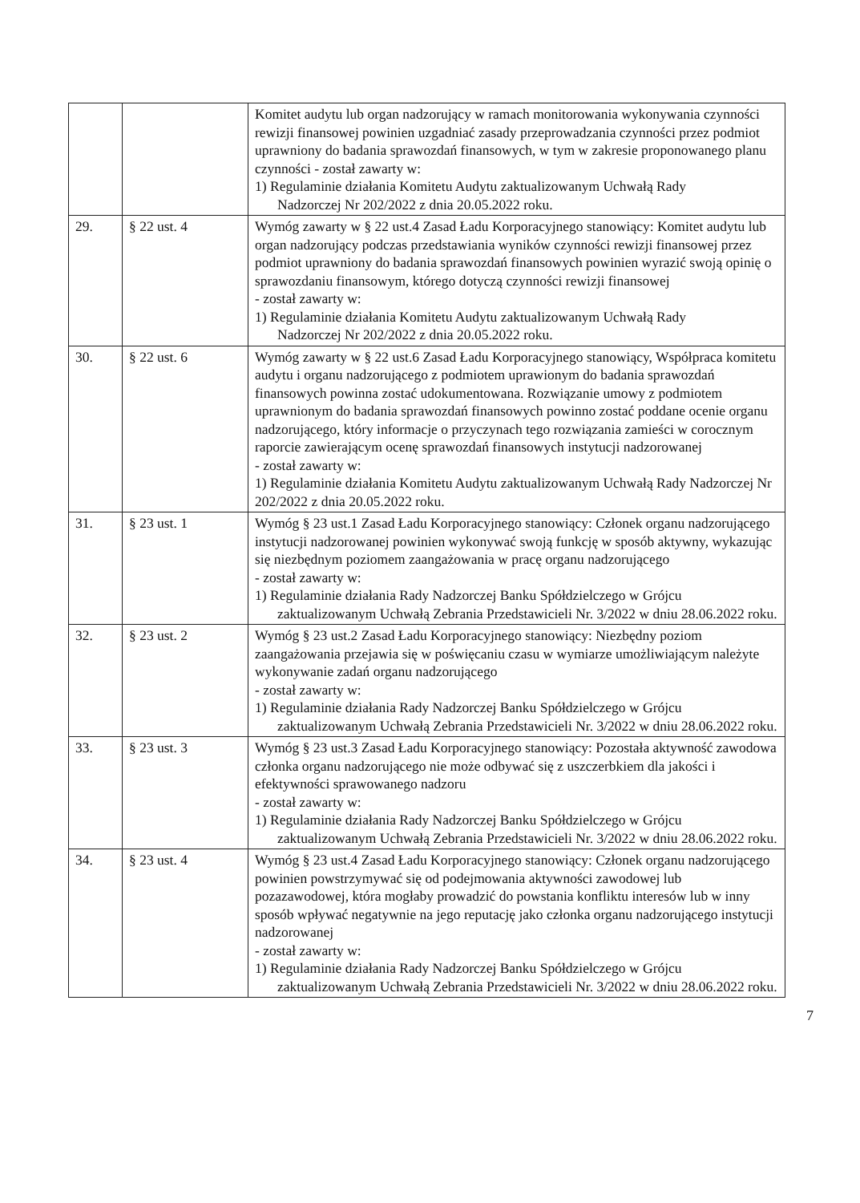| | | Komitet audytu lub organ nadzorujący w ramach monitorowania wykonywania czynności rewizji finansowej powinien uzgadniać zasady przeprowadzania czynności przez podmiot uprawniony do badania sprawozdań finansowych, w tym w zakresie proponowanego planu czynności - został zawarty w: 1) Regulaminie działania Komitetu Audytu zaktualizowanym Uchwałą Rady Nadzorczej Nr 202/2022 z dnia 20.05.2022 roku. |
| 29. | § 22 ust. 4 | Wymóg zawarty w § 22 ust.4 Zasad Ładu Korporacyjnego stanowiący: Komitet audytu lub organ nadzorujący podczas przedstawiania wyników czynności rewizji finansowej przez podmiot uprawniony do badania sprawozdań finansowych powinien wyrazić swoją opinię o sprawozdaniu finansowym, którego dotyczą czynności rewizji finansowej - został zawarty w: 1) Regulaminie działania Komitetu Audytu zaktualizowanym Uchwałą Rady Nadzorczej Nr 202/2022 z dnia 20.05.2022 roku. |
| 30. | § 22 ust. 6 | Wymóg zawarty w § 22 ust.6 Zasad Ładu Korporacyjnego stanowiący, Współpraca komitetu audytu i organu nadzorującego z podmiotem uprawionym do badania sprawozdań finansowych powinna zostać udokumentowana. Rozwiązanie umowy z podmiotem uprawnionym do badania sprawozdań finansowych powinno zostać poddane ocenie organu nadzorującego, który informacje o przyczynach tego rozwiązania zamieści w corocznym raporcie zawierającym ocenę sprawozdań finansowych instytucji nadzorowanej - został zawarty w: 1) Regulaminie działania Komitetu Audytu zaktualizowanym Uchwałą Rady Nadzorczej Nr 202/2022 z dnia 20.05.2022 roku. |
| 31. | § 23 ust. 1 | Wymóg § 23 ust.1 Zasad Ładu Korporacyjnego stanowiący: Członek organu nadzorującego instytucji nadzorowanej powinien wykonywać swoją funkcję w sposób aktywny, wykazując się niezbędnym poziomem zaangażowania w pracę organu nadzorującego - został zawarty w: 1) Regulaminie działania Rady Nadzorczej Banku Spółdzielczego w Grójcu zaktualizowanym Uchwałą Zebrania Przedstawicieli Nr. 3/2022 w dniu 28.06.2022 roku. |
| 32. | § 23 ust. 2 | Wymóg § 23 ust.2 Zasad Ładu Korporacyjnego stanowiący: Niezbędny poziom zaangażowania przejawia się w poświęcaniu czasu w wymiarze umożliwiającym należyte wykonywanie zadań organu nadzorującego - został zawarty w: 1) Regulaminie działania Rady Nadzorczej Banku Spółdzielczego w Grójcu zaktualizowanym Uchwałą Zebrania Przedstawicieli Nr. 3/2022 w dniu 28.06.2022 roku. |
| 33. | § 23 ust. 3 | Wymóg § 23 ust.3 Zasad Ładu Korporacyjnego stanowiący: Pozostała aktywność zawodowa członka organu nadzorującego nie może odbywać się z uszczerbkiem dla jakości i efektywności sprawowanego nadzoru - został zawarty w: 1) Regulaminie działania Rady Nadzorczej Banku Spółdzielczego w Grójcu zaktualizowanym Uchwałą Zebrania Przedstawicieli Nr. 3/2022 w dniu 28.06.2022 roku. |
| 34. | § 23 ust. 4 | Wymóg § 23 ust.4 Zasad Ładu Korporacyjnego stanowiący: Członek organu nadzorującego powinien powstrzymywać się od podejmowania aktywności zawodowej lub pozazawodowej, która mogłaby prowadzić do powstania konfliktu interesów lub w inny sposób wpływać negatywnie na jego reputację jako członka organu nadzorującego instytucji nadzorowanej - został zawarty w: 1) Regulaminie działania Rady Nadzorczej Banku Spółdzielczego w Grójcu zaktualizowanym Uchwałą Zebrania Przedstawicieli Nr. 3/2022 w dniu 28.06.2022 roku. |
7